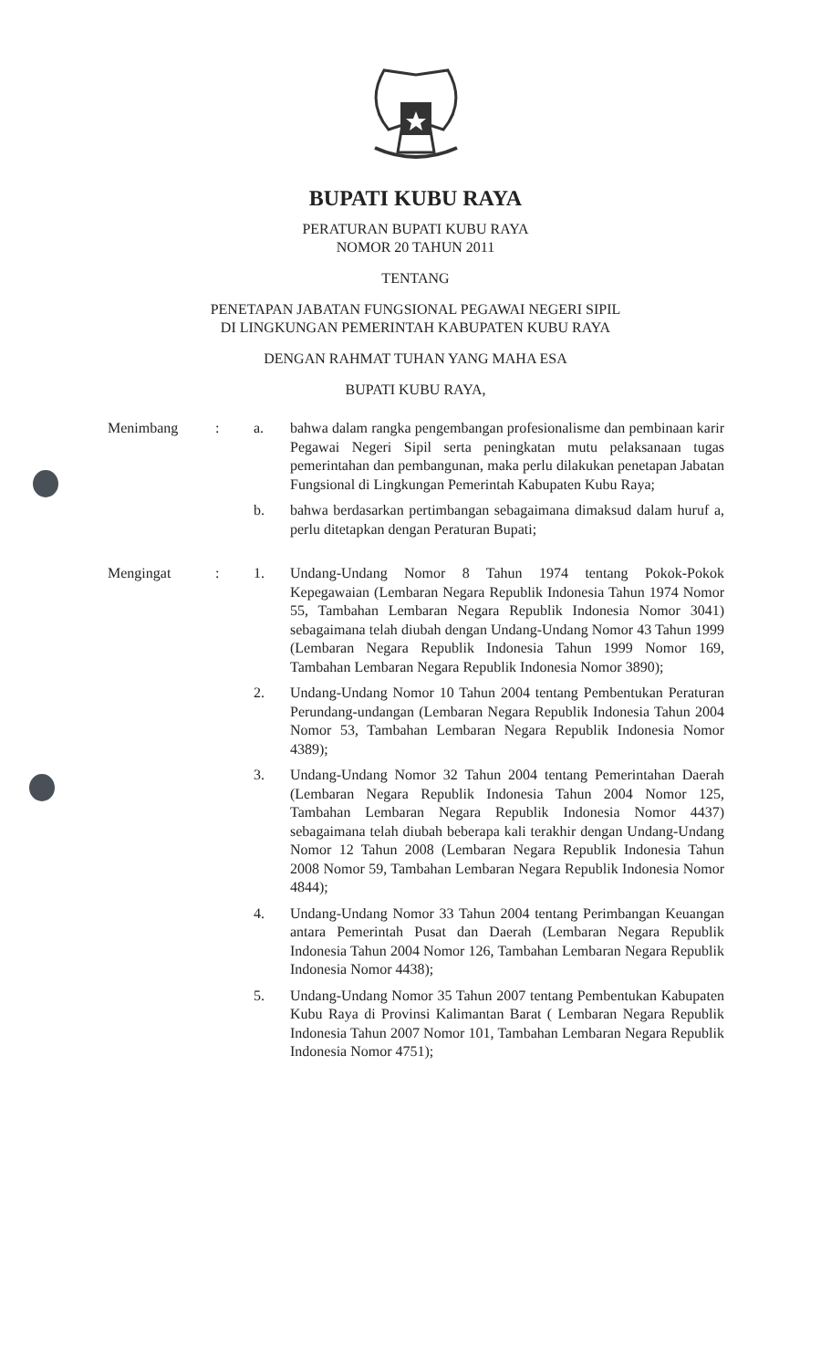BUPATI KUBU RAYA
PERATURAN BUPATI KUBU RAYA
NOMOR 20 TAHUN 2011
TENTANG
PENETAPAN JABATAN FUNGSIONAL PEGAWAI NEGERI SIPIL
DI LINGKUNGAN PEMERINTAH KABUPATEN KUBU RAYA
DENGAN RAHMAT TUHAN YANG MAHA ESA
BUPATI KUBU RAYA,
Menimbang : a. bahwa dalam rangka pengembangan profesionalisme dan pembinaan karir Pegawai Negeri Sipil serta peningkatan mutu pelaksanaan tugas pemerintahan dan pembangunan, maka perlu dilakukan penetapan Jabatan Fungsional di Lingkungan Pemerintah Kabupaten Kubu Raya;
b. bahwa berdasarkan pertimbangan sebagaimana dimaksud dalam huruf a, perlu ditetapkan dengan Peraturan Bupati;
Mengingat : 1. Undang-Undang Nomor 8 Tahun 1974 tentang Pokok-Pokok Kepegawaian (Lembaran Negara Republik Indonesia Tahun 1974 Nomor 55, Tambahan Lembaran Negara Republik Indonesia Nomor 3041) sebagaimana telah diubah dengan Undang-Undang Nomor 43 Tahun 1999 (Lembaran Negara Republik Indonesia Tahun 1999 Nomor 169, Tambahan Lembaran Negara Republik Indonesia Nomor 3890);
2. Undang-Undang Nomor 10 Tahun 2004 tentang Pembentukan Peraturan Perundang-undangan (Lembaran Negara Republik Indonesia Tahun 2004 Nomor 53, Tambahan Lembaran Negara Republik Indonesia Nomor 4389);
3. Undang-Undang Nomor 32 Tahun 2004 tentang Pemerintahan Daerah (Lembaran Negara Republik Indonesia Tahun 2004 Nomor 125, Tambahan Lembaran Negara Republik Indonesia Nomor 4437) sebagaimana telah diubah beberapa kali terakhir dengan Undang-Undang Nomor 12 Tahun 2008 (Lembaran Negara Republik Indonesia Tahun 2008 Nomor 59, Tambahan Lembaran Negara Republik Indonesia Nomor 4844);
4. Undang-Undang Nomor 33 Tahun 2004 tentang Perimbangan Keuangan antara Pemerintah Pusat dan Daerah (Lembaran Negara Republik Indonesia Tahun 2004 Nomor 126, Tambahan Lembaran Negara Republik Indonesia Nomor 4438);
5. Undang-Undang Nomor 35 Tahun 2007 tentang Pembentukan Kabupaten Kubu Raya di Provinsi Kalimantan Barat ( Lembaran Negara Republik Indonesia Tahun 2007 Nomor 101, Tambahan Lembaran Negara Republik Indonesia Nomor 4751);